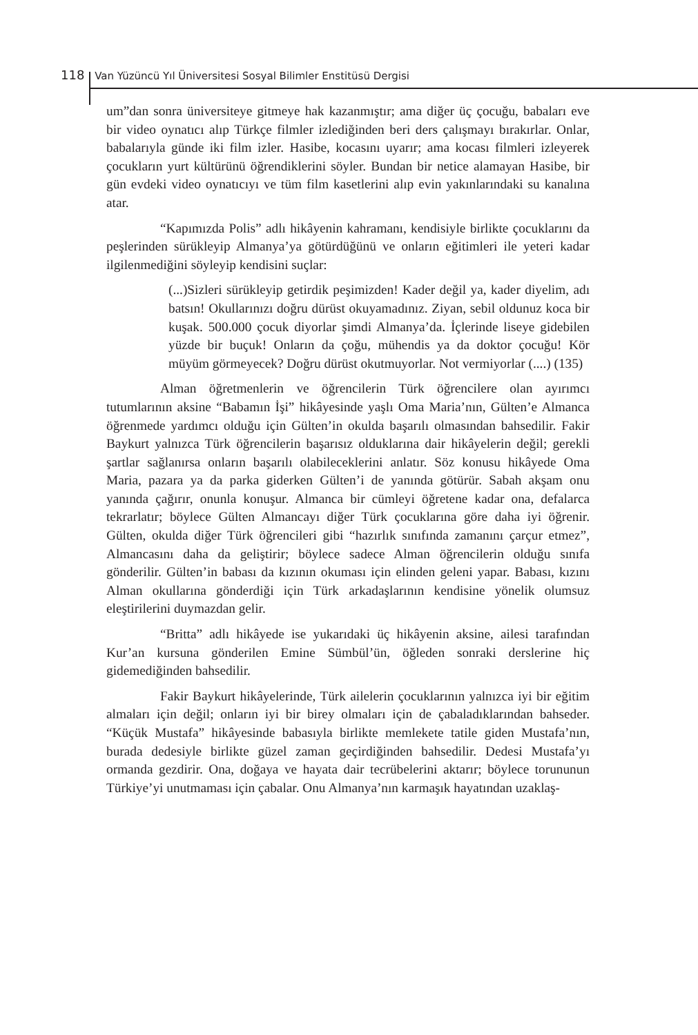118 Van Yüzüncü Yıl Üniversitesi Sosyal Bilimler Enstitüsü Dergisi
um”dan sonra üniversiteye gitmeye hak kazanmıştır; ama diğer üç çocuğu, babaları eve bir video oynatıcı alıp Türkçe filmler izlediğinden beri ders çalışmayı bırakırlar. Onlar, babalarıyla günde iki film izler. Hasibe, kocasını uyarır; ama kocası filmleri izleyerek çocukların yurt kültürünü öğrendiklerini söyler. Bundan bir netice alamayan Hasibe, bir gün evdeki video oynatıcıyı ve tüm film kasetlerini alıp evin yakınlarındaki su kanalına atar.
“Kapımızda Polis” adlı hikâyenin kahramanı, kendisiyle birlikte çocuklarını da peşlerinden sürükleyip Almanya’ya götürdüğünü ve onların eğitimleri ile yeteri kadar ilgilenmediğini söyleyip kendisini suçlar:
(...)Sizleri sürükleyip getirdik peşimizden! Kader değil ya, kader diyelim, adı batsın! Okullarınızı doğru dürüst okuyamadınız. Ziyan, sebil oldunuz koca bir kuşak. 500.000 çocuk diyorlar şimdi Almanya’da. İçlerinde liseye gidebilen yüzde bir buçuk! Onların da çoğu, mühendis ya da doktor çocuğu! Kör müyüm görmeyecek? Doğru dürüst okutmuyorlar. Not vermiyorlar (....) (135)
Alman öğretmenlerin ve öğrencilerin Türk öğrencilere olan ayırımcı tutumlarının aksine “Babamın İşi” hikâyesinde yaşlı Oma Maria’nın, Gülten’e Almanca öğrenmede yardımcı olduğu için Gülten’in okulda başarılı olmasından bahsedilir. Fakir Baykurt yalnızca Türk öğrencilerin başarısız olduklarına dair hikâyelerin değil; gerekli şartlar sağlanırsa onların başarılı olabileceklerini anlatır. Söz konusu hikâyede Oma Maria, pazara ya da parka giderken Gülten’i de yanında götürür. Sabah akşam onu yanında çağırır, onunla konuşur. Almanca bir cümleyi öğretene kadar ona, defalarca tekrarlatır; böylece Gülten Almancayı diğer Türk çocuklarına göre daha iyi öğrenir. Gülten, okulda diğer Türk öğrencileri gibi “hazırlık sınıfında zamanını çarçur etmez”, Almancasını daha da geliştirir; böylece sadece Alman öğrencilerin olduğu sınıfa gönderilir. Gülten’in babası da kızının okuması için elinden geleni yapar. Babası, kızını Alman okullarına gönderdiği için Türk arkadaşlarının kendisine yönelik olumsuz eleştirilerini duymazdan gelir.
“Britta” adlı hikâyede ise yukarıdaki üç hikâyenin aksine, ailesi tarafından Kur’an kursuna gönderilen Emine Sümbül’ün, öğleden sonraki derslerine hiç gidemediğinden bahsedilir.
Fakir Baykurt hikâyelerinde, Türk ailelerin çocuklarının yalnızca iyi bir eğitim almaları için değil; onların iyi bir birey olmaları için de çabaladıklarından bahseder. “Küçük Mustafa” hikâyesinde babasıyla birlikte memlekete tatile giden Mustafa’nın, burada dedesiyle birlikte güzel zaman geçirdiğinden bahsedilir. Dedesi Mustafa’yı ormanda gezdirir. Ona, doğaya ve hayata dair tecrübelerini aktarır; böylece torununun Türkiye’yi unutmaması için çabalar. Onu Almanya’nın karmaşık hayatından uzaklaş-